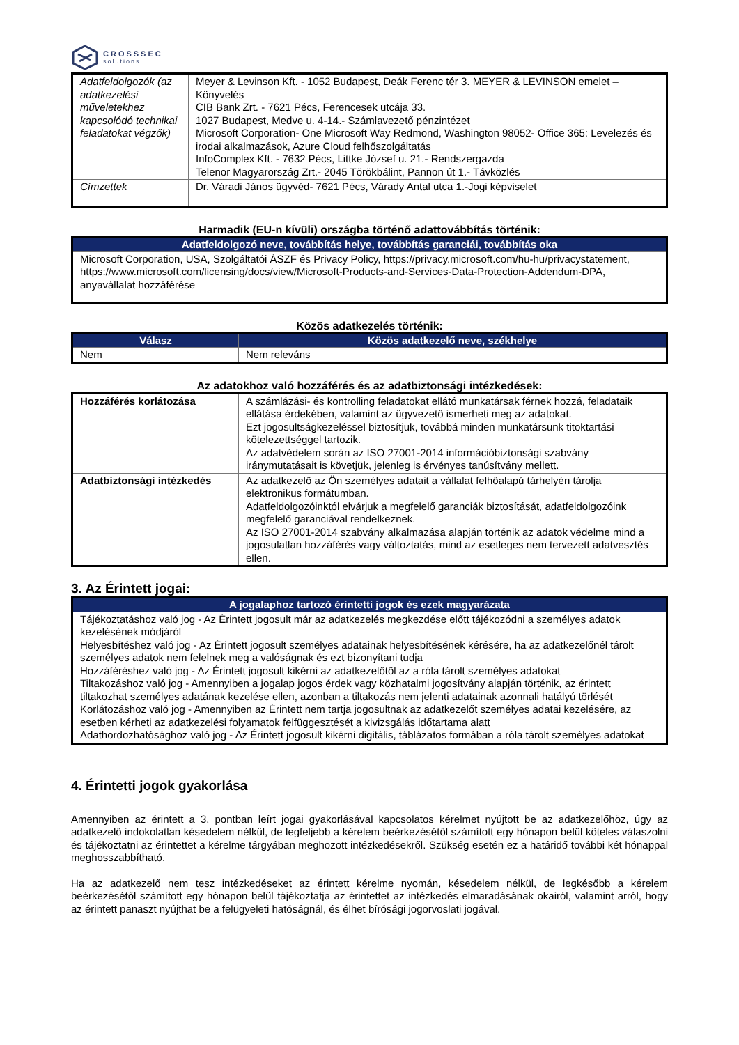CROSSSEC
solutions
| Adatfeldolgozók (az adatkezelési műveletekhez kapcsolódó technikai feladatokat végzők) | Meyer & Levinson Kft. - 1052 Budapest, Deák Ferenc tér 3. MEYER & LEVINSON emelet – Könyvelés CIB Bank Zrt. - 7621 Pécs, Ferencesek utcája 33. 1027 Budapest, Medve u. 4-14.- Számlavezető pénzintézet Microsoft Corporation- One Microsoft Way Redmond, Washington 98052- Office 365: Levelezés és irodai alkalmazások, Azure Cloud felhőszolgáltatás InfoComplex Kft. - 7632 Pécs, Littke József u. 21.- Rendszergazda Telenor Magyarország Zrt.- 2045 Törökbálint, Pannon út 1.- Távközlés |
| Címzettek | Dr. Váradi János ügyvéd- 7621 Pécs, Várady Antal utca 1.-Jogi képviselet |
Harmadik (EU-n kívüli) országba történő adattovábbítás történik:
| Adatfeldolgozó neve, továbbítás helye, továbbítás garanciái, továbbítás oka |
| --- |
| Microsoft Corporation, USA, Szolgáltatói ÁSZF és Privacy Policy, https://privacy.microsoft.com/hu-hu/privacystatement, https://www.microsoft.com/licensing/docs/view/Microsoft-Products-and-Services-Data-Protection-Addendum-DPA, anyavállalat hozzáférése |
Közös adatkezelés történik:
| Válasz | Közös adatkezelő neve, székhelye |
| --- | --- |
| Nem | Nem releváns |
Az adatokhoz való hozzáférés és az adatbiztonsági intézkedések:
| Hozzáférés korlátozása | A számlázási- és kontrolling feladatokat ellátó munkatársak férnek hozzá, feladataik ellátása érdekében, valamint az ügyvezető ismerheti meg az adatokat. Ezt jogosultságkezeléssel biztosítjuk, továbbá minden munkatársunk titoktartási kötelezettséggel tartozik. Az adatvédelem során az ISO 27001-2014 információbiztonsági szabvány iránymutatásait is követjük, jelenleg is érvényes tanúsítvány mellett. |
| Adatbiztonsági intézkedés | Az adatkezelő az Ön személyes adatait a vállalat felhőalapú tárhelyén tárolja elektronikus formátumban. Adatfeldolgozóinktól elvárjuk a megfelelő garanciák biztosítását, adatfeldolgozóink megfelelő garanciával rendelkeznek. Az ISO 27001-2014 szabvány alkalmazása alapján történik az adatok védelme mind a jogosulatlan hozzáférés vagy változtatás, mind az esetleges nem tervezett adatvesztés ellen. |
3. Az Érintett jogai:
| A jogalaphoz tartozó érintetti jogok és ezek magyarázata |
| --- |
| Tájékoztatáshoz való jog - Az Érintett jogosult már az adatkezelés megkezdése előtt tájékozódni a személyes adatok kezelésének módjáról Helyesbítéshez való jog - Az Érintett jogosult személyes adatainak helyesbítésének kérésére, ha az adatkezelőnél tárolt személyes adatok nem felelnek meg a valóságnak és ezt bizonyítani tudja Hozzáféréshez való jog - Az Érintett jogosult kikérni az adatkezelőtől az a róla tárolt személyes adatokat Tiltakozáshoz való jog - Amennyiben a jogalap jogos érdek vagy közhatalmi jogosítvány alapján történik, az érintett tiltakozhat személyes adatának kezelése ellen, azonban a tiltakozás nem jelenti adatainak azonnali hatályú törlését Korlátozáshoz való jog - Amennyiben az Érintett nem tartja jogosultnak az adatkezelőt személyes adatai kezelésére, az esetben kérheti az adatkezelési folyamatok felfüggesztését a kivizsgálás időtartama alatt Adathordozhatósághoz való jog - Az Érintett jogosult kikérni digitális, táblázatos formában a róla tárolt személyes adatokat |
4. Érintetti jogok gyakorlása
Amennyiben az érintett a 3. pontban leírt jogai gyakorlásával kapcsolatos kérelmet nyújtott be az adatkezelőhöz, úgy az adatkezelő indokolatlan késedelem nélkül, de legfeljebb a kérelem beérkezésétől számított egy hónapon belül köteles válaszolni és tájékoztatni az érintettet a kérelme tárgyában meghozott intézkedésekről. Szükség esetén ez a határidő további két hónappal meghosszabbítható.
Ha az adatkezelő nem tesz intézkedéseket az érintett kérelme nyomán, késedelem nélkül, de legkésőbb a kérelem beérkezésétől számított egy hónapon belül tájékoztatja az érintettet az intézkedés elmaradásának okairól, valamint arról, hogy az érintett panaszt nyújthat be a felügyeleti hatóságnál, és élhet bírósági jogorvoslati jogával.